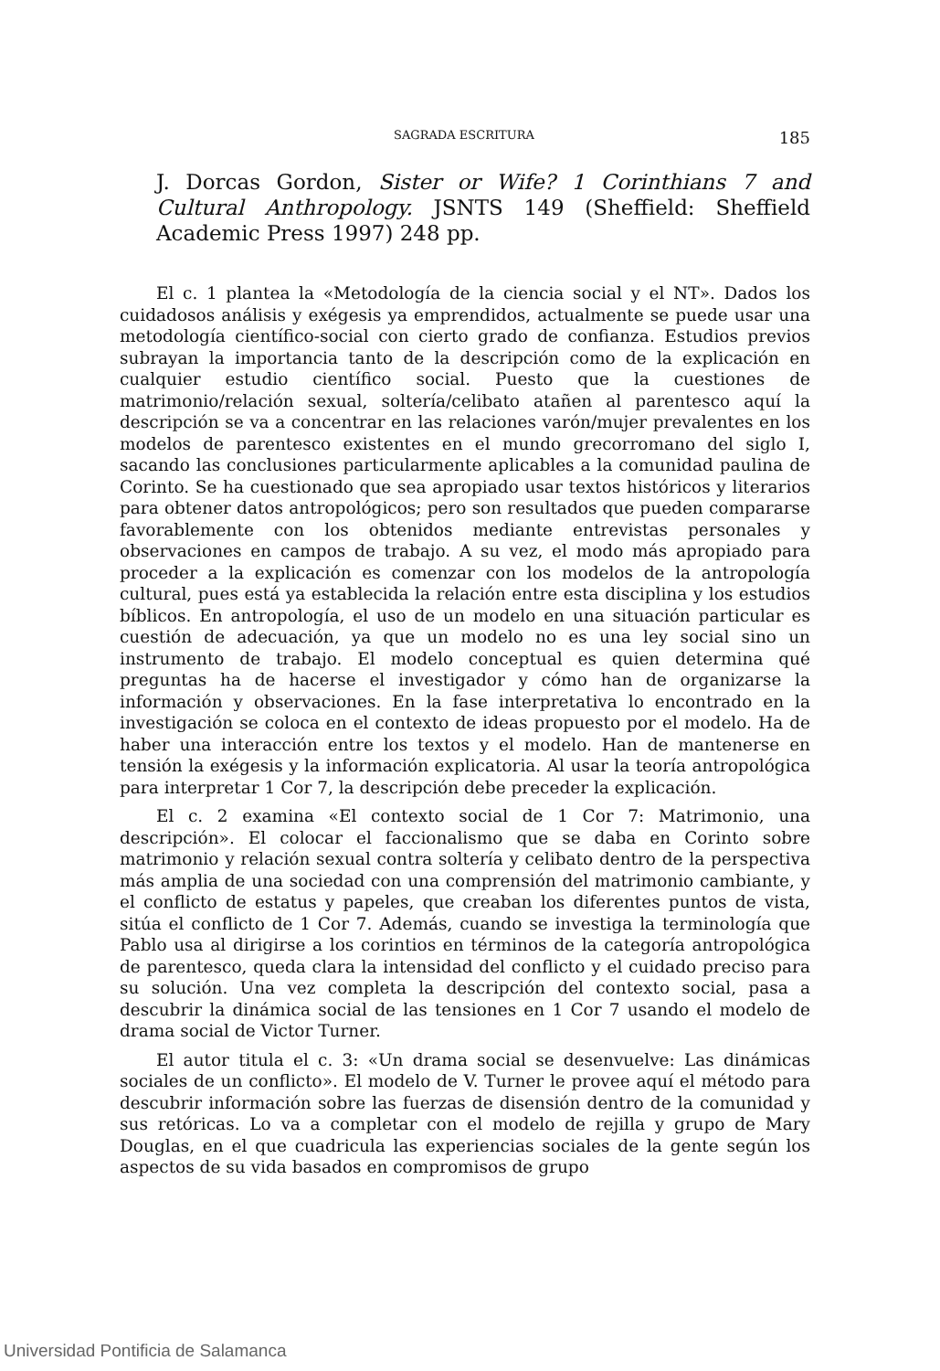SAGRADA ESCRITURA 185
J. Dorcas Gordon, Sister or Wife? 1 Corinthians 7 and Cultural Anthropology. JSNTS 149 (Sheffield: Sheffield Academic Press 1997) 248 pp.
El c. 1 plantea la «Metodología de la ciencia social y el NT». Dados los cuidadosos análisis y exégesis ya emprendidos, actualmente se puede usar una metodología científico-social con cierto grado de confianza. Estudios previos subrayan la importancia tanto de la descripción como de la explicación en cualquier estudio científico social. Puesto que la cuestiones de matrimonio/relación sexual, soltería/celibato atañen al parentesco aquí la descripción se va a concentrar en las relaciones varón/mujer prevalentes en los modelos de parentesco existentes en el mundo grecorromano del siglo I, sacando las conclusiones particularmente aplicables a la comunidad paulina de Corinto. Se ha cuestionado que sea apropiado usar textos históricos y literarios para obtener datos antropológicos; pero son resultados que pueden compararse favorablemente con los obtenidos mediante entrevistas personales y observaciones en campos de trabajo. A su vez, el modo más apropiado para proceder a la explicación es comenzar con los modelos de la antropología cultural, pues está ya establecida la relación entre esta disciplina y los estudios bíblicos. En antropología, el uso de un modelo en una situación particular es cuestión de adecuación, ya que un modelo no es una ley social sino un instrumento de trabajo. El modelo conceptual es quien determina qué preguntas ha de hacerse el investigador y cómo han de organizarse la información y observaciones. En la fase interpretativa lo encontrado en la investigación se coloca en el contexto de ideas propuesto por el modelo. Ha de haber una interacción entre los textos y el modelo. Han de mantenerse en tensión la exégesis y la información explicatoria. Al usar la teoría antropológica para interpretar 1 Cor 7, la descripción debe preceder la explicación.
El c. 2 examina «El contexto social de 1 Cor 7: Matrimonio, una descripción». El colocar el faccionalismo que se daba en Corinto sobre matrimonio y relación sexual contra soltería y celibato dentro de la perspectiva más amplia de una sociedad con una comprensión del matrimonio cambiante, y el conflicto de estatus y papeles, que creaban los diferentes puntos de vista, sitúa el conflicto de 1 Cor 7. Además, cuando se investiga la terminología que Pablo usa al dirigirse a los corintios en términos de la categoría antropológica de parentesco, queda clara la intensidad del conflicto y el cuidado preciso para su solución. Una vez completa la descripción del contexto social, pasa a descubrir la dinámica social de las tensiones en 1 Cor 7 usando el modelo de drama social de Victor Turner.
El autor titula el c. 3: «Un drama social se desenvuelve: Las dinámicas sociales de un conflicto». El modelo de V. Turner le provee aquí el método para descubrir información sobre las fuerzas de disensión dentro de la comunidad y sus retóricas. Lo va a completar con el modelo de rejilla y grupo de Mary Douglas, en el que cuadricula las experiencias sociales de la gente según los aspectos de su vida basados en compromisos de grupo
Universidad Pontificia de Salamanca